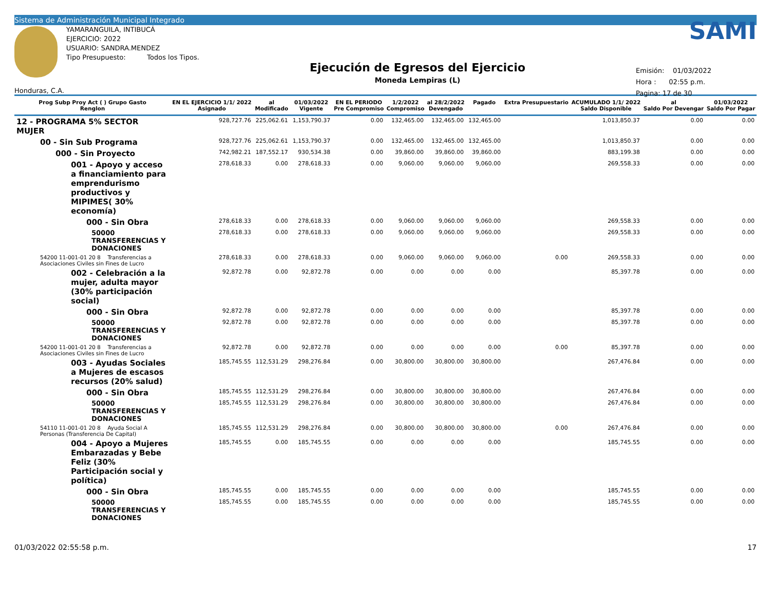Sistema de Administración Municipal Integrado
Honduras, C.A.
YAMARANGUILA, INTIBUCÁ
EJERCICIO: 2022
USUARIO: SANDRA.MENDEZ
Tipo Presupuesto: Todos los Tipos.
Ejecución de Egresos del Ejercicio
Moneda Lempiras (L)
SAMI
Emisión: 01/03/2022
Hora : 02:55 p.m.
Pagina: 17 de 30
| Prog Subp Proy Act ( ) Grupo Gasto Renglon | EN EL EJERCICIO 1/1/ 2022 Asignado | al Modificado | 01/03/2022 Vigente | EN EL PERIODO Pre Compromiso | 1/2/2022 Compromiso | al 28/2/2022 Devengado | Pagado | Extra Presupuestario | ACUMULADO 1/1/ 2022 Saldo Disponible | al Saldo Por Devengar | 01/03/2022 Saldo Por Pagar |
| --- | --- | --- | --- | --- | --- | --- | --- | --- | --- | --- | --- |
| 12 - PROGRAMA 5% SECTOR MUJER | 928,727.76 | 225,062.61 | 1,153,790.37 | 0.00 | 132,465.00 | 132,465.00 | 132,465.00 | | 1,013,850.37 | 0.00 | 0.00 |
| 00 - Sin Sub Programa | 928,727.76 | 225,062.61 | 1,153,790.37 | 0.00 | 132,465.00 | 132,465.00 | 132,465.00 | | 1,013,850.37 | 0.00 | 0.00 |
| 000 - Sin Proyecto | 742,982.21 | 187,552.17 | 930,534.38 | 0.00 | 39,860.00 | 39,860.00 | 39,860.00 | | 883,199.38 | 0.00 | 0.00 |
| 001 - Apoyo y acceso a financiamiento para emprendurismo productivos y MIPIMES( 30% economía) | 278,618.33 | 0.00 | 278,618.33 | 0.00 | 9,060.00 | 9,060.00 | 9,060.00 | | 269,558.33 | 0.00 | 0.00 |
| 000 - Sin Obra | 278,618.33 | 0.00 | 278,618.33 | 0.00 | 9,060.00 | 9,060.00 | 9,060.00 | | 269,558.33 | 0.00 | 0.00 |
| 50000 TRANSFERENCIAS Y DONACIONES | 278,618.33 | 0.00 | 278,618.33 | 0.00 | 9,060.00 | 9,060.00 | 9,060.00 | | 269,558.33 | 0.00 | 0.00 |
| 54200 11-001-01 20 8 Transferencias a Asociaciones Civiles sin Fines de Lucro | 278,618.33 | 0.00 | 278,618.33 | 0.00 | 9,060.00 | 9,060.00 | 9,060.00 | 0.00 | 269,558.33 | 0.00 | 0.00 |
| 002 - Celebración a la mujer, adulta mayor (30% participación social) | 92,872.78 | 0.00 | 92,872.78 | 0.00 | 0.00 | 0.00 | 0.00 | | 85,397.78 | 0.00 | 0.00 |
| 000 - Sin Obra | 92,872.78 | 0.00 | 92,872.78 | 0.00 | 0.00 | 0.00 | 0.00 | | 85,397.78 | 0.00 | 0.00 |
| 50000 TRANSFERENCIAS Y DONACIONES | 92,872.78 | 0.00 | 92,872.78 | 0.00 | 0.00 | 0.00 | 0.00 | | 85,397.78 | 0.00 | 0.00 |
| 54200 11-001-01 20 8 Transferencias a Asociaciones Civiles sin Fines de Lucro | 92,872.78 | 0.00 | 92,872.78 | 0.00 | 0.00 | 0.00 | 0.00 | 0.00 | 85,397.78 | 0.00 | 0.00 |
| 003 - Ayudas Sociales a Mujeres de escasos recursos (20% salud) | 185,745.55 | 112,531.29 | 298,276.84 | 0.00 | 30,800.00 | 30,800.00 | 30,800.00 | | 267,476.84 | 0.00 | 0.00 |
| 000 - Sin Obra | 185,745.55 | 112,531.29 | 298,276.84 | 0.00 | 30,800.00 | 30,800.00 | 30,800.00 | | 267,476.84 | 0.00 | 0.00 |
| 50000 TRANSFERENCIAS Y DONACIONES | 185,745.55 | 112,531.29 | 298,276.84 | 0.00 | 30,800.00 | 30,800.00 | 30,800.00 | | 267,476.84 | 0.00 | 0.00 |
| 54110 11-001-01 20 8 Ayuda Social A Personas (Transferencia De Capital) | 185,745.55 | 112,531.29 | 298,276.84 | 0.00 | 30,800.00 | 30,800.00 | 30,800.00 | 0.00 | 267,476.84 | 0.00 | 0.00 |
| 004 - Apoyo a Mujeres Embarazadas y Bebe Feliz (30% Participación social y política) | 185,745.55 | 0.00 | 185,745.55 | 0.00 | 0.00 | 0.00 | 0.00 | | 185,745.55 | 0.00 | 0.00 |
| 000 - Sin Obra | 185,745.55 | 0.00 | 185,745.55 | 0.00 | 0.00 | 0.00 | 0.00 | | 185,745.55 | 0.00 | 0.00 |
| 50000 TRANSFERENCIAS Y DONACIONES | 185,745.55 | 0.00 | 185,745.55 | 0.00 | 0.00 | 0.00 | 0.00 | | 185,745.55 | 0.00 | 0.00 |
01/03/2022 02:55:58 p.m. 17